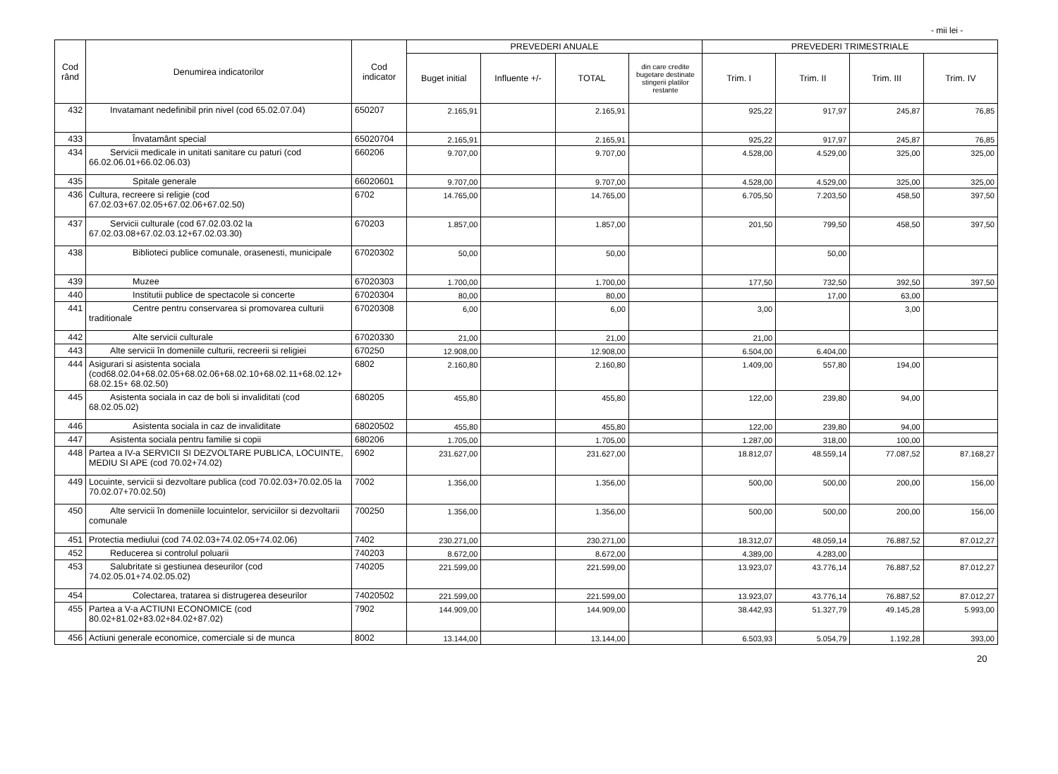- mii lei -
| Cod rând | Denumirea indicatorilor | Cod indicator | PREVEDERI ANUALE | | | | PREVEDERI TRIMESTRIALE | | | |
| --- | --- | --- | --- | --- | --- | --- | --- | --- | --- | --- |
| | | | Buget initial | Influente +/- | TOTAL | din care credite bugetare destinate stingerii platilor restante | Trim. I | Trim. II | Trim. III | Trim. IV |
| 432 | Invatamant nedefinibil prin nivel (cod 65.02.07.04) | 650207 | 2.165,91 | | 2.165,91 | | 925,22 | 917,97 | 245,87 | 76,85 |
| 433 | Învatamânt special | 65020704 | 2.165,91 | | 2.165,91 | | 925,22 | 917,97 | 245,87 | 76,85 |
| 434 | Servicii medicale in unitati sanitare cu paturi (cod 66.02.06.01+66.02.06.03) | 660206 | 9.707,00 | | 9.707,00 | | 4.528,00 | 4.529,00 | 325,00 | 325,00 |
| 435 | Spitale generale | 66020601 | 9.707,00 | | 9.707,00 | | 4.528,00 | 4.529,00 | 325,00 | 325,00 |
| 436 | Cultura, recreere si religie (cod 67.02.03+67.02.05+67.02.06+67.02.50) | 6702 | 14.765,00 | | 14.765,00 | | 6.705,50 | 7.203,50 | 458,50 | 397,50 |
| 437 | Servicii culturale (cod 67.02.03.02 la 67.02.03.08+67.02.03.12+67.02.03.30) | 670203 | 1.857,00 | | 1.857,00 | | 201,50 | 799,50 | 458,50 | 397,50 |
| 438 | Biblioteci publice comunale, orasenesti, municipale | 67020302 | 50,00 | | 50,00 | | | 50,00 | | |
| 439 | Muzee | 67020303 | 1.700,00 | | 1.700,00 | | 177,50 | 732,50 | 392,50 | 397,50 |
| 440 | Institutii publice de spectacole si concerte | 67020304 | 80,00 | | 80,00 | | | 17,00 | 63,00 | |
| 441 | Centre pentru conservarea si promovarea culturii traditionale | 67020308 | 6,00 | | 6,00 | | 3,00 | | 3,00 | |
| 442 | Alte servicii culturale | 67020330 | 21,00 | | 21,00 | | 21,00 | | | |
| 443 | Alte servicii în domeniile culturii, recreerii si religiei | 670250 | 12.908,00 | | 12.908,00 | | 6.504,00 | 6.404,00 | | |
| 444 | Asigurari si asistenta sociala (cod68.02.04+68.02.05+68.02.06+68.02.10+68.02.11+68.02.12+ 68.02.15+ 68.02.50) | 6802 | 2.160,80 | | 2.160,80 | | 1.409,00 | 557,80 | 194,00 | |
| 445 | Asistenta sociala in caz de boli si invaliditati (cod 68.02.05.02) | 680205 | 455,80 | | 455,80 | | 122,00 | 239,80 | 94,00 | |
| 446 | Asistenta sociala in caz de invaliditate | 68020502 | 455,80 | | 455,80 | | 122,00 | 239,80 | 94,00 | |
| 447 | Asistenta sociala pentru familie si copii | 680206 | 1.705,00 | | 1.705,00 | | 1.287,00 | 318,00 | 100,00 | |
| 448 | Partea a IV-a SERVICII SI DEZVOLTARE PUBLICA, LOCUINTE, MEDIU SI APE (cod 70.02+74.02) | 6902 | 231.627,00 | | 231.627,00 | | 18.812,07 | 48.559,14 | 77.087,52 | 87.168,27 |
| 449 | Locuinte, servicii si dezvoltare publica (cod 70.02.03+70.02.05 la 70.02.07+70.02.50) | 7002 | 1.356,00 | | 1.356,00 | | 500,00 | 500,00 | 200,00 | 156,00 |
| 450 | Alte servicii în domeniile locuintelor, serviciilor si dezvoltarii comunale | 700250 | 1.356,00 | | 1.356,00 | | 500,00 | 500,00 | 200,00 | 156,00 |
| 451 | Protectia mediului (cod 74.02.03+74.02.05+74.02.06) | 7402 | 230.271,00 | | 230.271,00 | | 18.312,07 | 48.059,14 | 76.887,52 | 87.012,27 |
| 452 | Reducerea si controlul poluarii | 740203 | 8.672,00 | | 8.672,00 | | 4.389,00 | 4.283,00 | | |
| 453 | Salubritate si gestiunea deseurilor (cod 74.02.05.01+74.02.05.02) | 740205 | 221.599,00 | | 221.599,00 | | 13.923,07 | 43.776,14 | 76.887,52 | 87.012,27 |
| 454 | Colectarea, tratarea si distrugerea deseurilor | 74020502 | 221.599,00 | | 221.599,00 | | 13.923,07 | 43.776,14 | 76.887,52 | 87.012,27 |
| 455 | Partea a V-a ACTIUNI ECONOMICE (cod 80.02+81.02+83.02+84.02+87.02) | 7902 | 144.909,00 | | 144.909,00 | | 38.442,93 | 51.327,79 | 49.145,28 | 5.993,00 |
| 456 | Actiuni generale economice, comerciale si de munca | 8002 | 13.144,00 | | 13.144,00 | | 6.503,93 | 5.054,79 | 1.192,28 | 393,00 |
20